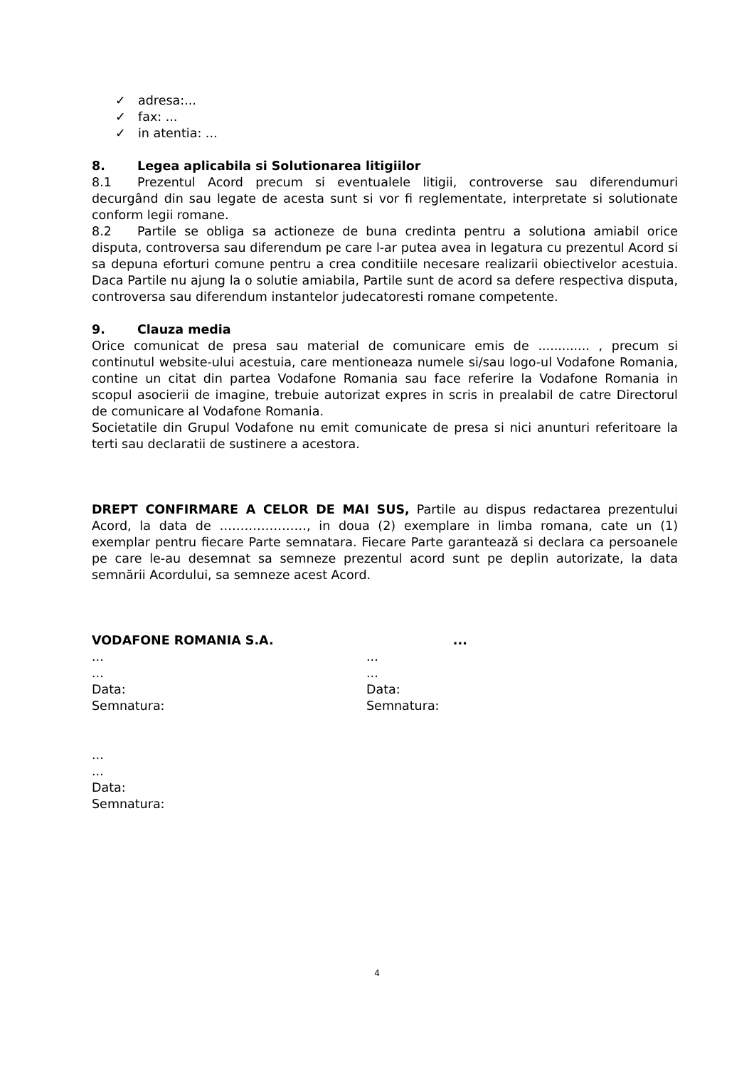✓ adresa:...
✓ fax: ...
✓ in atentia: ...
8. Legea aplicabila si Solutionarea litigiilor
8.1 Prezentul Acord precum si eventualele litigii, controverse sau diferendumuri decurgând din sau legate de acesta sunt si vor fi reglementate, interpretate si solutionate conform legii romane.
8.2 Partile se obliga sa actioneze de buna credinta pentru a solutiona amiabil orice disputa, controversa sau diferendum pe care l-ar putea avea in legatura cu prezentul Acord si sa depuna eforturi comune pentru a crea conditiile necesare realizarii obiectivelor acestuia. Daca Partile nu ajung la o solutie amiabila, Partile sunt de acord sa defere respectiva disputa, controversa sau diferendum instantelor judecatoresti romane competente.
9. Clauza media
Orice comunicat de presa sau material de comunicare emis de ............. , precum si continutul website-ului acestuia, care mentioneaza numele si/sau logo-ul Vodafone Romania, contine un citat din partea Vodafone Romania sau face referire la Vodafone Romania in scopul asocierii de imagine, trebuie autorizat expres in scris in prealabil de catre Directorul de comunicare al Vodafone Romania.
Societatile din Grupul Vodafone nu emit comunicate de presa si nici anunturi referitoare la terti sau declaratii de sustinere a acestora.
DREPT CONFIRMARE A CELOR DE MAI SUS, Partile au dispus redactarea prezentului Acord, la data de …………………, in doua (2) exemplare in limba romana, cate un (1) exemplar pentru fiecare Parte semnatara. Fiecare Parte garantează si declara ca persoanele pe care le-au desemnat sa semneze prezentul acord sunt pe deplin autorizate, la data semnării Acordului, sa semneze acest Acord.
VODAFONE ROMANIA S.A.
...
...
Data:
Semnatura:
...
...
...
Data:
Semnatura:
...
...
Data:
Semnatura:
4